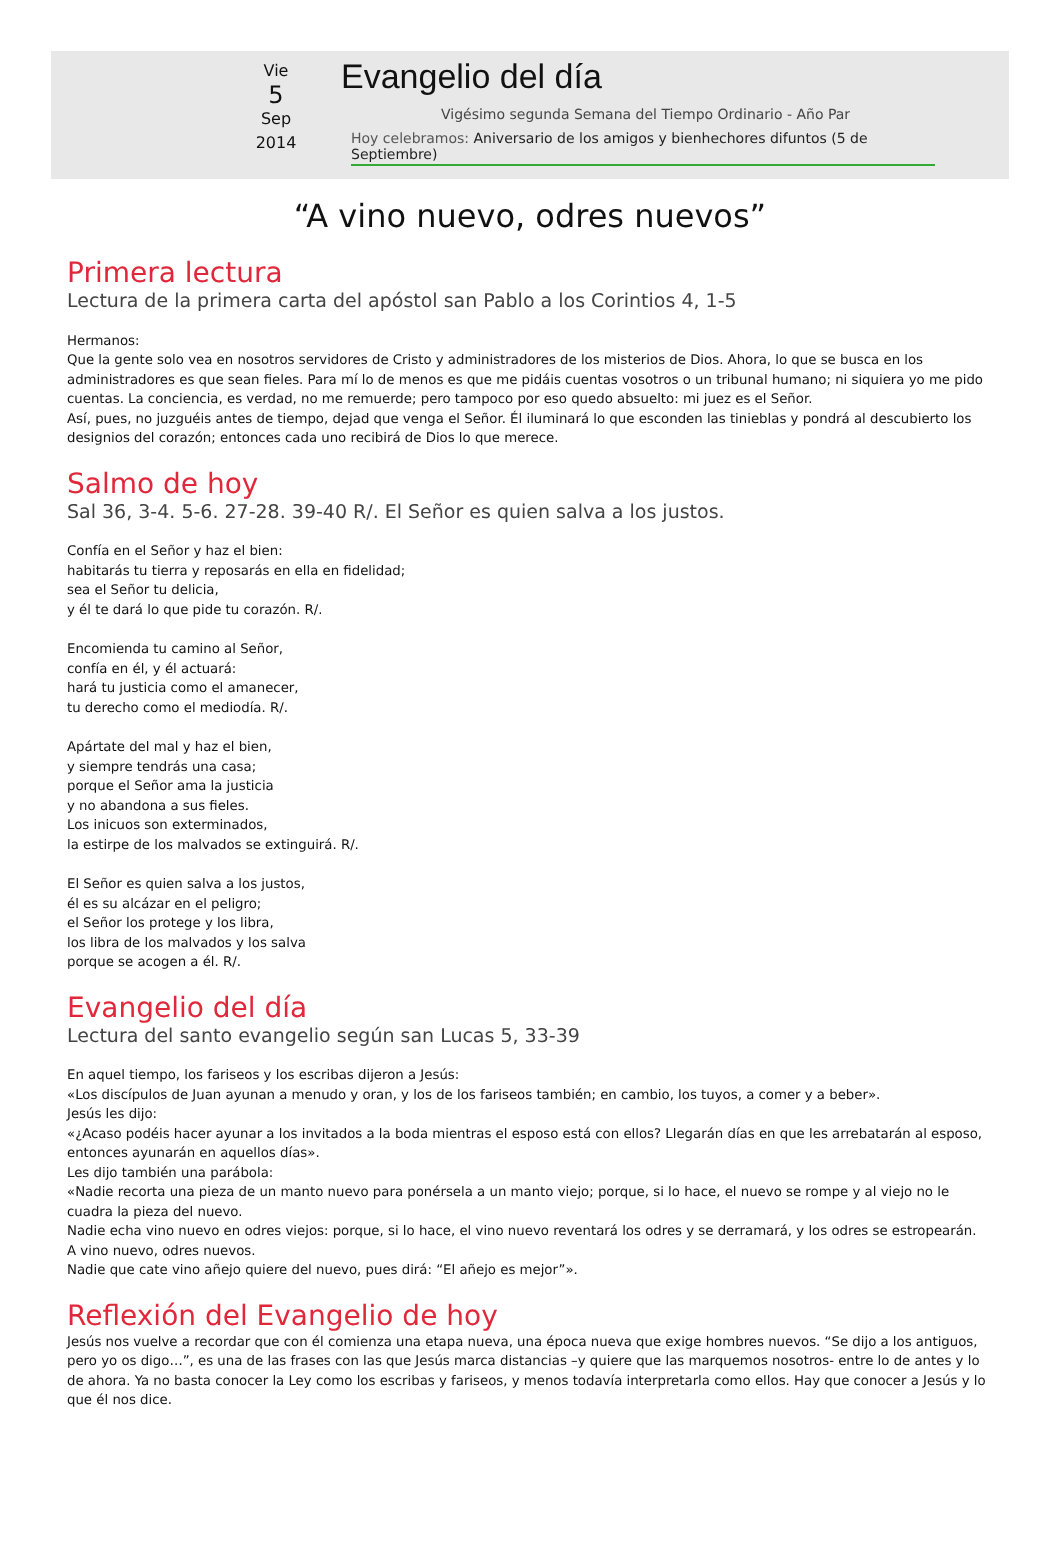Vie
5
Sep
2014
Evangelio del día
Vigésimo segunda Semana del Tiempo Ordinario - Año Par
Hoy celebramos: Aniversario de los amigos y bienhechores difuntos (5 de Septiembre)
“A vino nuevo, odres nuevos”
Primera lectura
Lectura de la primera carta del apóstol san Pablo a los Corintios 4, 1-5
Hermanos:
Que la gente solo vea en nosotros servidores de Cristo y administradores de los misterios de Dios. Ahora, lo que se busca en los administradores es que sean fieles. Para mí lo de menos es que me pidáis cuentas vosotros o un tribunal humano; ni siquiera yo me pido cuentas. La conciencia, es verdad, no me remuerde; pero tampoco por eso quedo absuelto: mi juez es el Señor.
Así, pues, no juzguéis antes de tiempo, dejad que venga el Señor. Él iluminará lo que esconden las tinieblas y pondrá al descubierto los designios del corazón; entonces cada uno recibirá de Dios lo que merece.
Salmo de hoy
Sal 36, 3-4. 5-6. 27-28. 39-40 R/. El Señor es quien salva a los justos.
Confía en el Señor y haz el bien:
habitarás tu tierra y reposarás en ella en fidelidad;
sea el Señor tu delicia,
y él te dará lo que pide tu corazón. R/.
Encomienda tu camino al Señor,
confía en él, y él actuará:
hará tu justicia como el amanecer,
tu derecho como el mediodía. R/.
Apártate del mal y haz el bien,
y siempre tendrás una casa;
porque el Señor ama la justicia
y no abandona a sus fieles.
Los inicuos son exterminados,
la estirpe de los malvados se extinguirá. R/.
El Señor es quien salva a los justos,
él es su alcázar en el peligro;
el Señor los protege y los libra,
los libra de los malvados y los salva
porque se acogen a él. R/.
Evangelio del día
Lectura del santo evangelio según san Lucas 5, 33-39
En aquel tiempo, los fariseos y los escribas dijeron a Jesús:
«Los discípulos de Juan ayunan a menudo y oran, y los de los fariseos también; en cambio, los tuyos, a comer y a beber».
Jesús les dijo:
«¿Acaso podéis hacer ayunar a los invitados a la boda mientras el esposo está con ellos? Llegarán días en que les arrebatarán al esposo, entonces ayunarán en aquellos días».
Les dijo también una parábola:
«Nadie recorta una pieza de un manto nuevo para ponérsela a un manto viejo; porque, si lo hace, el nuevo se rompe y al viejo no le cuadra la pieza del nuevo.
Nadie echa vino nuevo en odres viejos: porque, si lo hace, el vino nuevo reventará los odres y se derramará, y los odres se estropearán.
A vino nuevo, odres nuevos.
Nadie que cate vino añejo quiere del nuevo, pues dirá: “El añejo es mejor”».
Reflexión del Evangelio de hoy
Jesús nos vuelve a recordar que con él comienza una etapa nueva, una época nueva que exige hombres nuevos. “Se dijo a los antiguos, pero yo os digo…”, es una de las frases con las que Jesús marca distancias –y quiere que las marquemos nosotros- entre lo de antes y lo de ahora. Ya no basta conocer la Ley como los escribas y fariseos, y menos todavía interpretarla como ellos. Hay que conocer a Jesús y lo que él nos dice.